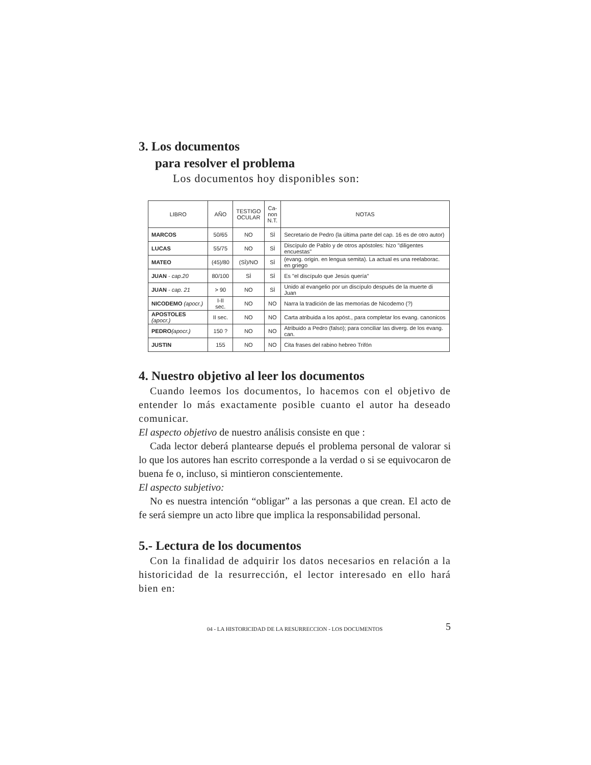3. Los documentos
para resolver el problema
Los documentos hoy disponibles son:
| LIBRO | AÑO | TESTIGO OCULAR | Ca- non N.T. | NOTAS |
| --- | --- | --- | --- | --- |
| MARCOS | 50/65 | NO | SÌ | Secretario de Pedro (la última parte del cap. 16 es de otro autor) |
| LUCAS | 55/75 | NO | SÌ | Discípulo de Pablo y de otros apóstoles: hizo "diligentes encuestas" |
| MATEO | (45)/80 | (SÌ)/NO | SÌ | (evang. origin. en lengua semita). La actual es una reelaborac. en griego |
| JUAN - cap.20 | 80/100 | SÌ | SÌ | Es "el discípulo que Jesús quería" |
| JUAN - cap. 21 | > 90 | NO | SÌ | Unido al evangelio por un discípulo después de la muerte di Juan |
| NICODEMO (apocr.) | I-II sec. | NO | NO | Narra la tradición de las memorias de Nicodemo (?) |
| APOSTOLES (apocr.) | II sec. | NO | NO | Carta atribuida a los apóst., para completar los evang. canonicos |
| PEDRO (apocr.) | 150 ? | NO | NO | Atribuido a Pedro (falso); para conciliar las diverg. de los evang. can. |
| JUSTIN | 155 | NO | NO | Cita frases del rabino hebreo Trifón |
4. Nuestro objetivo al leer los documentos
Cuando leemos los documentos, lo hacemos con el objetivo de entender lo más exactamente posible cuanto el autor ha deseado comunicar.
El aspecto objetivo de nuestro análisis consiste en que :
Cada lector deberá plantearse depués el problema personal de valorar si lo que los autores han escrito corresponde a la verdad o si se equivocaron de buena fe o, incluso, si mintieron conscientemente.
El aspecto subjetivo:
No es nuestra intención “obligar” a las personas a que crean. El acto de fe será siempre un acto libre que implica la responsabilidad personal.
5.- Lectura de los documentos
Con la finalidad de adquirir los datos necesarios en relación a la historicidad de la resurrección, el lector interesado en ello hará bien en:
04 - LA HISTORICIDAD DE LA RESURRECCION - LOS DOCUMENTOS 5